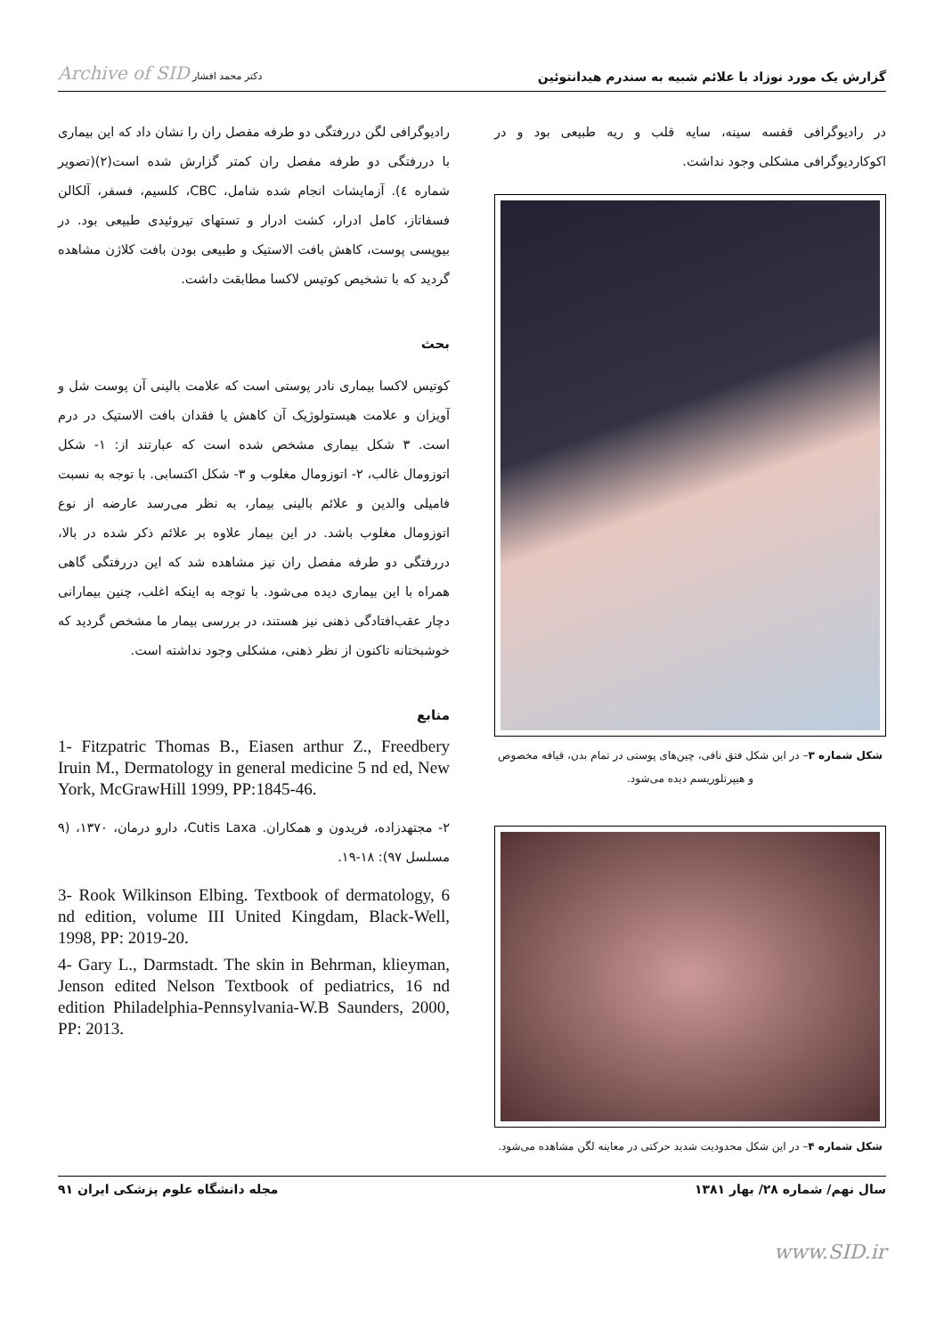گزارش یک مورد نوزاد با علائم شبیه به سندرم هیدانتوئین Archive of SID دکتر محمد افشار
در رادیوگرافی قفسه سینه، سایه قلب و ریه طبیعی بود و در اکوکاردیوگرافی مشکلی وجود نداشت.
شکل شماره ۳– در این شکل فتق نافی، چین‌های پوستی در تمام بدن، قیافه مخصوص و هیپرتلوریسم دیده می‌شود.
شکل شماره ۴– در این شکل محدودیت شدید حرکتی در معاینه لگن مشاهده می‌شود.
رادیوگرافی لگن دررفتگی دو طرفه مفصل ران را نشان داد که این بیماری با دررفتگی دو طرفه مفصل ران کمتر گزارش شده است(۲)(تصویر شماره ٤). آزمایشات انجام شده شامل، CBC، کلسیم، فسفر، آلکالن فسفاتاز، کامل ادرار، کشت ادرار و تستهای تیروئیدی طبیعی بود. در بیوپسی پوست، کاهش بافت الاستیک و طبیعی بودن بافت کلاژن مشاهده گردید که با تشخیص کوتیس لاکسا مطابقت داشت.
بحث
کوتیس لاکسا بیماری نادر پوستی است که علامت بالینی آن پوست شل و آویزان و علامت هیستولوژیک آن کاهش یا فقدان بافت الاستیک در درم است. ۳ شکل بیماری مشخص شده است که عبارتند از: ۱- شکل اتوزومال غالب، ۲- اتوزومال مغلوب و ۳- شکل اکتسابی. با توجه به نسبت فامیلی والدین و علائم بالینی بیمار، به نظر می‌رسد عارضه از نوع اتوزومال مغلوب باشد. در این بیمار علاوه بر علائم ذکر شده در بالا، دررفتگی دو طرفه مفصل ران نیز مشاهده شد که این دررفتگی گاهی همراه با این بیماری دیده می‌شود. با توجه به اینکه اغلب، چنین بیمارانی دچار عقب‌افتادگی ذهنی نیز هستند، در بررسی بیمار ما مشخص گردید که خوشبختانه تاکنون از نظر ذهنی، مشکلی وجود نداشته است.
منابع
1- Fitzpatric Thomas B., Eiasen arthur Z., Freedbery Iruin M., Dermatology in general medicine 5 nd ed, New York, McGrawHill 1999, PP:1845-46.
۲- مجتهدزاده، فریدون و همکاران. Cutis Laxa، دارو درمان، ۱۳۷۰، (۹ مسلسل ۹۷): ۱۸-۱۹.
3- Rook Wilkinson Elbing. Textbook of dermatology, 6 nd edition, volume III United Kingdam, Black-Well, 1998, PP: 2019-20.
4- Gary L., Darmstadt. The skin in Behrman, klieyman, Jenson edited Nelson Textbook of pediatrics, 16 nd edition Philadelphia-Pennsylvania-W.B Saunders, 2000, PP: 2013.
سال نهم/ شماره ۲۸/ بهار ۱۳۸۱ مجله دانشگاه علوم پزشکی ایران ۹۱
www.SID.ir